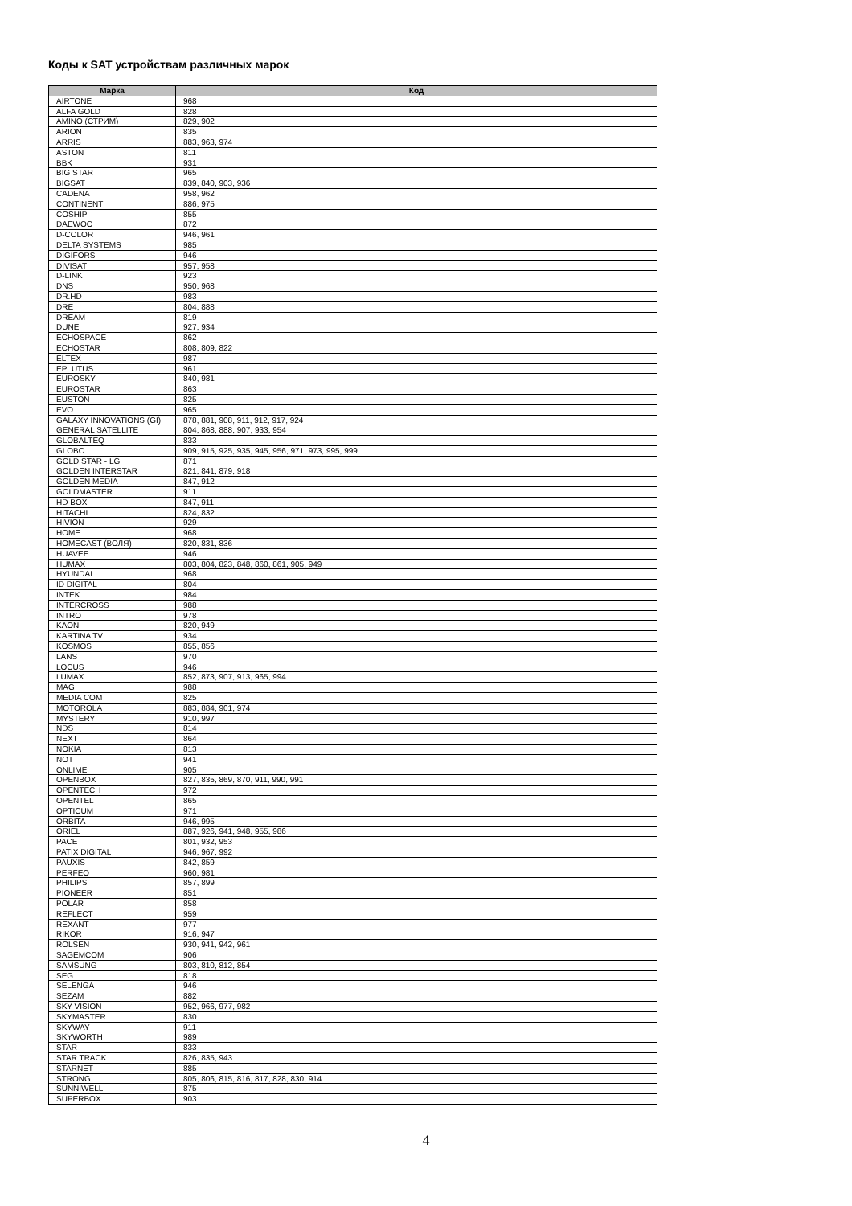Коды к SAT устройствам различных марок
| Марка | Код |
| --- | --- |
| AIRTONE | 968 |
| ALFA GOLD | 828 |
| AMINO (СТРИМ) | 829, 902 |
| ARION | 835 |
| ARRIS | 883, 963, 974 |
| ASTON | 811 |
| BBK | 931 |
| BIG STAR | 965 |
| BIGSAT | 839, 840, 903, 936 |
| CADENA | 958, 962 |
| CONTINENT | 886, 975 |
| COSHIP | 855 |
| DAEWOO | 872 |
| D-COLOR | 946, 961 |
| DELTA SYSTEMS | 985 |
| DIGIFORS | 946 |
| DIVISAT | 957, 958 |
| D-LINK | 923 |
| DNS | 950, 968 |
| DR.HD | 983 |
| DRE | 804, 888 |
| DREAM | 819 |
| DUNE | 927, 934 |
| ECHOSPACE | 862 |
| ECHOSTAR | 808, 809, 822 |
| ELTEX | 987 |
| EPLUTUS | 961 |
| EUROSKY | 840, 981 |
| EUROSTAR | 863 |
| EUSTON | 825 |
| EVO | 965 |
| GALAXY INNOVATIONS (GI) | 878, 881, 908, 911, 912, 917, 924 |
| GENERAL SATELLITE | 804, 868, 888, 907, 933, 954 |
| GLOBALTEQ | 833 |
| GLOBO | 909, 915, 925, 935, 945, 956, 971, 973, 995, 999 |
| GOLD STAR - LG | 871 |
| GOLDEN INTERSTAR | 821, 841, 879, 918 |
| GOLDEN MEDIA | 847, 912 |
| GOLDMASTER | 911 |
| HD BOX | 847, 911 |
| HITACHI | 824, 832 |
| HIVION | 929 |
| HOME | 968 |
| HOMECAST (ВОЛЯ) | 820, 831, 836 |
| HUAVEE | 946 |
| HUMAX | 803, 804, 823, 848, 860, 861, 905, 949 |
| HYUNDAI | 968 |
| ID DIGITAL | 804 |
| INTEK | 984 |
| INTERCROSS | 988 |
| INTRO | 978 |
| KAON | 820, 949 |
| KARTINA TV | 934 |
| KOSMOS | 855, 856 |
| LANS | 970 |
| LOCUS | 946 |
| LUMAX | 852, 873, 907, 913, 965, 994 |
| MAG | 988 |
| MEDIA COM | 825 |
| MOTOROLA | 883, 884, 901, 974 |
| MYSTERY | 910, 997 |
| NDS | 814 |
| NEXT | 864 |
| NOKIA | 813 |
| NOT | 941 |
| ONLIME | 905 |
| OPENBOX | 827, 835, 869, 870, 911, 990, 991 |
| OPENTECH | 972 |
| OPENTEL | 865 |
| OPTICUM | 971 |
| ORBITA | 946, 995 |
| ORIEL | 887, 926, 941, 948, 955, 986 |
| PACE | 801, 932, 953 |
| PATIX DIGITAL | 946, 967, 992 |
| PAUXIS | 842, 859 |
| PERFEO | 960, 981 |
| PHILIPS | 857, 899 |
| PIONEER | 851 |
| POLAR | 858 |
| REFLECT | 959 |
| REXANT | 977 |
| RIKOR | 916, 947 |
| ROLSEN | 930, 941, 942, 961 |
| SAGEMCOM | 906 |
| SAMSUNG | 803, 810, 812, 854 |
| SEG | 818 |
| SELENGA | 946 |
| SEZAM | 882 |
| SKY VISION | 952, 966, 977, 982 |
| SKYMASTER | 830 |
| SKYWAY | 911 |
| SKYWORTH | 989 |
| STAR | 833 |
| STAR TRACK | 826, 835, 943 |
| STARNET | 885 |
| STRONG | 805, 806, 815, 816, 817, 828, 830, 914 |
| SUNNIWELL | 875 |
| SUPERBOX | 903 |
4